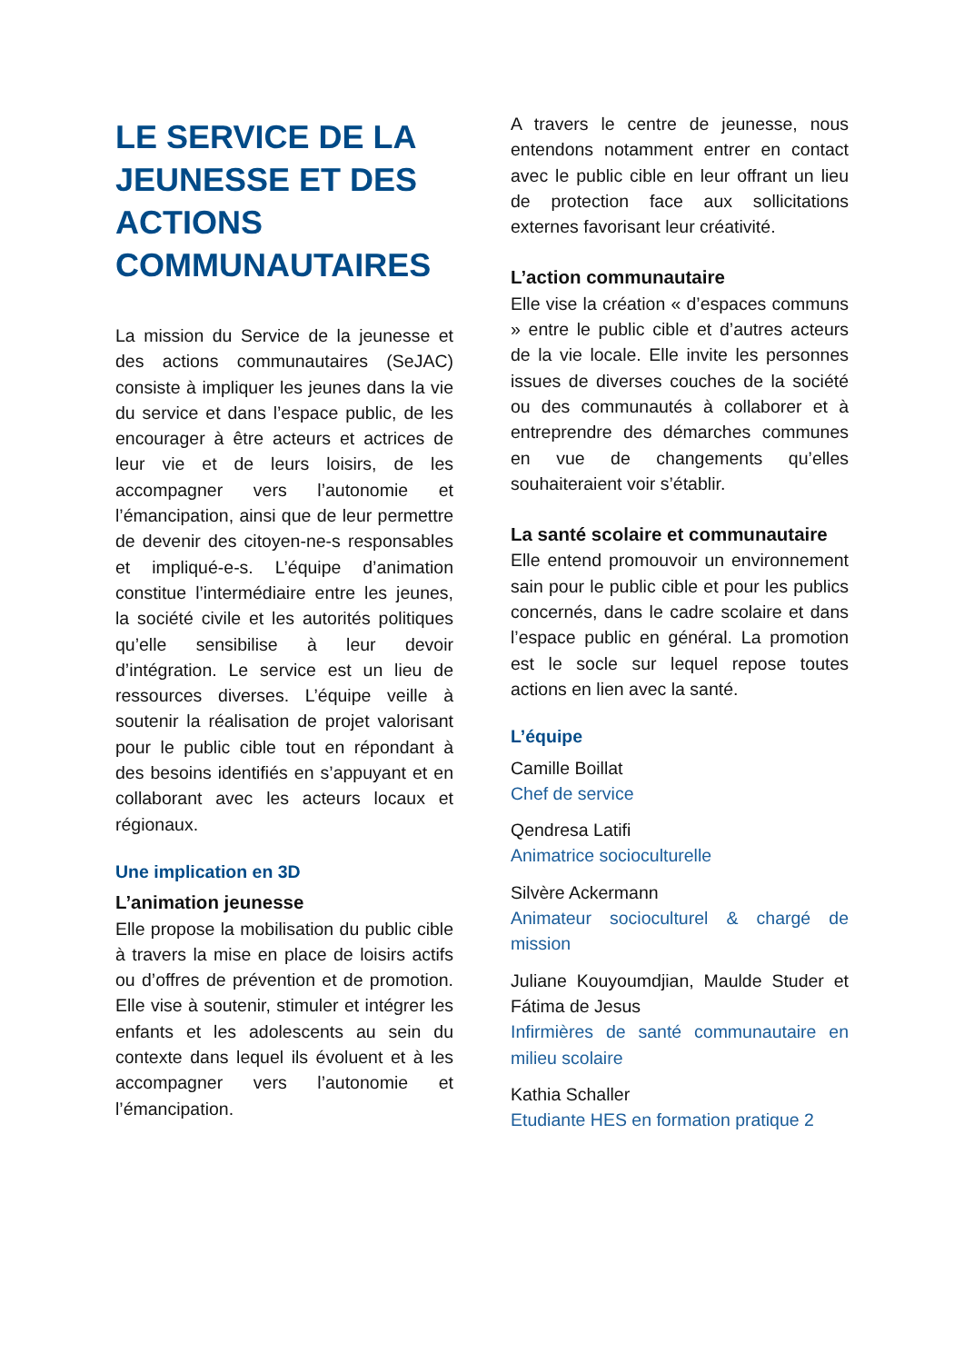LE SERVICE DE LA JEUNESSE ET DES ACTIONS COMMUNAUTAIRES
La mission du Service de la jeunesse et des actions communautaires (SeJAC) consiste à impliquer les jeunes dans la vie du service et dans l’espace public, de les encourager à être acteurs et actrices de leur vie et de leurs loisirs, de les accompagner vers l’autonomie et l’émancipation, ainsi que de leur permettre de devenir des citoyen-ne-s responsables et impliqué-e-s. L’équipe d’animation constitue l’intermédiaire entre les jeunes, la société civile et les autorités politiques qu’elle sensibilise à leur devoir d’intégration. Le service est un lieu de ressources diverses. L’équipe veille à soutenir la réalisation de projet valorisant pour le public cible tout en répondant à des besoins identifiés en s’appuyant et en collaborant avec les acteurs locaux et régionaux.
Une implication en 3D
L’animation jeunesse
Elle propose la mobilisation du public cible à travers la mise en place de loisirs actifs ou d’offres de prévention et de promotion. Elle vise à soutenir, stimuler et intégrer les enfants et les adolescents au sein du contexte dans lequel ils évoluent et à les accompagner vers l’autonomie et l’émancipation.
A travers le centre de jeunesse, nous entendons notamment entrer en contact avec le public cible en leur offrant un lieu de protection face aux sollicitations externes favorisant leur créativité.
L’action communautaire
Elle vise la création « d’espaces communs » entre le public cible et d’autres acteurs de la vie locale. Elle invite les personnes issues de diverses couches de la société ou des communautés à collaborer et à entreprendre des démarches communes en vue de changements qu’elles souhaiteraient voir s’établir.
La santé scolaire et communautaire
Elle entend promouvoir un environnement sain pour le public cible et pour les publics concernés, dans le cadre scolaire et dans l’espace public en général. La promotion est le socle sur lequel repose toutes actions en lien avec la santé.
L’équipe
Camille Boillat
Chef de service
Qendresa Latifi
Animatrice socioculturelle
Silvère Ackermann
Animateur socioculturel & chargé de mission
Juliane Kouyoumdjian, Maulde Studer et Fátima de Jesus
Infirmières de santé communautaire en milieu scolaire
Kathia Schaller
Etudiante HES en formation pratique 2